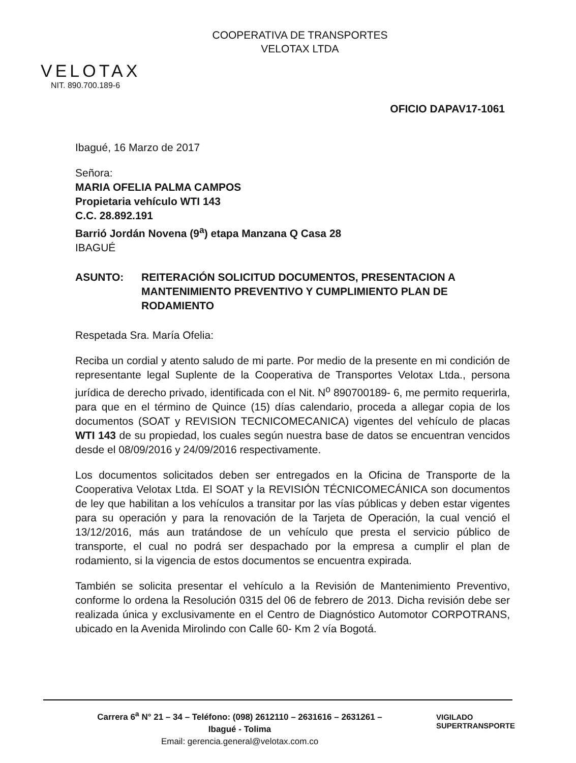VELOTAX
NIT. 890.700.189-6
COOPERATIVA DE TRANSPORTES
VELOTAX LTDA
OFICIO DAPAV17-1061
Ibagué, 16 Marzo de 2017
Señora:
MARIA OFELIA PALMA CAMPOS
Propietaria vehículo WTI 143
C.C. 28.892.191
Barrió Jordán Novena (9<sup>a</sup>) etapa Manzana Q Casa 28
IBAGUÉ
ASUNTO: REITERACIÓN SOLICITUD DOCUMENTOS, PRESENTACION A MANTENIMIENTO PREVENTIVO Y CUMPLIMIENTO PLAN DE RODAMIENTO
Respetada Sra. María Ofelia:
Reciba un cordial y atento saludo de mi parte. Por medio de la presente en mi condición de representante legal Suplente de la Cooperativa de Transportes Velotax Ltda., persona jurídica de derecho privado, identificada con el Nit. N<sup>o</sup> 890700189- 6, me permito requerirla, para que en el término de Quince (15) días calendario, proceda a allegar copia de los documentos (SOAT y REVISION TECNICOMECANICA) vigentes del vehículo de placas WTI 143 de su propiedad, los cuales según nuestra base de datos se encuentran vencidos desde el 08/09/2016 y 24/09/2016 respectivamente.
Los documentos solicitados deben ser entregados en la Oficina de Transporte de la Cooperativa Velotax Ltda. El SOAT y la REVISIÓN TÉCNICOMECÁNICA son documentos de ley que habilitan a los vehículos a transitar por las vías públicas y deben estar vigentes para su operación y para la renovación de la Tarjeta de Operación, la cual venció el 13/12/2016, más aun tratándose de un vehículo que presta el servicio público de transporte, el cual no podrá ser despachado por la empresa a cumplir el plan de rodamiento, si la vigencia de estos documentos se encuentra expirada.
También se solicita presentar el vehículo a la Revisión de Mantenimiento Preventivo, conforme lo ordena la Resolución 0315 del 06 de febrero de 2013. Dicha revisión debe ser realizada única y exclusivamente en el Centro de Diagnóstico Automotor CORPOTRANS, ubicado en la Avenida Mirolindo con Calle 60- Km 2 vía Bogotá.
Carrera 6<sup>a</sup> N° 21 – 34 – Teléfono: (098) 2612110 – 2631616 – 2631261 –
Ibagué - Tolima
Email: gerencia.general@velotax.com.co
VIGILADO
SUPERTRANSPORTE